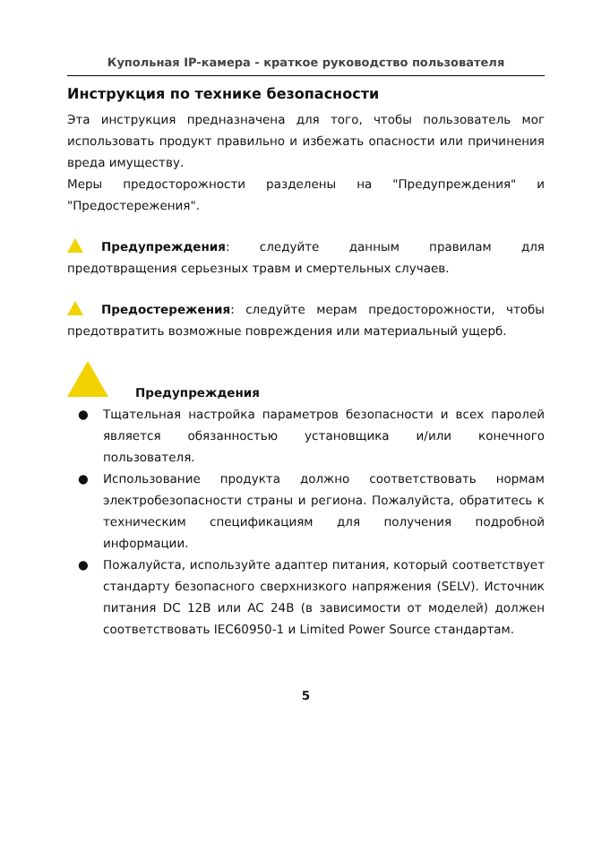Купольная IP-камера - краткое руководство пользователя
Инструкция по технике безопасности
Эта инструкция предназначена для того, чтобы пользователь мог использовать продукт правильно и избежать опасности или причинения вреда имуществу.
Меры предосторожности разделены на "Предупреждения" и "Предостережения".
Предупреждения: следуйте данным правилам для предотвращения серьезных травм и смертельных случаев.
Предостережения: следуйте мерам предосторожности, чтобы предотвратить возможные повреждения или материальный ущерб.
Предупреждения
● Тщательная настройка параметров безопасности и всех паролей является обязанностью установщика и/или конечного пользователя.
● Использование продукта должно соответствовать нормам электробезопасности страны и региона. Пожалуйста, обратитесь к техническим спецификациям для получения подробной информации.
● Пожалуйста, используйте адаптер питания, который соответствует стандарту безопасного сверхнизкого напряжения (SELV). Источник питания DC 12В или AC 24В (в зависимости от моделей) должен соответствовать IEC60950-1 и Limited Power Source стандартам.
5